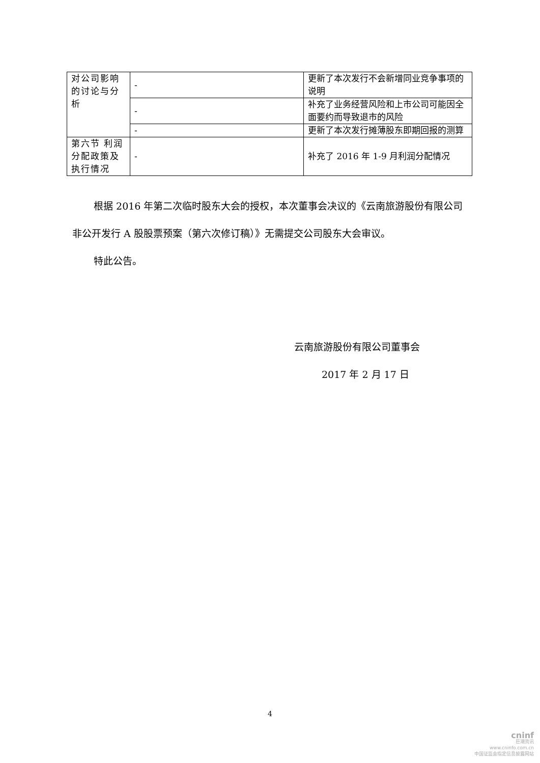| 对公司影响的讨论与分析 | - | 更新了本次发行不会新增同业竞争事项的说明 |
| | - | 补充了业务经营风险和上市公司可能因全面要约而导致退市的风险 |
| | - | 更新了本次发行摊薄股东即期回报的测算 |
| 第六节 利润分配政策及执行情况 | - | 补充了 2016 年 1-9 月利润分配情况 |
根据 2016 年第二次临时股东大会的授权，本次董事会决议的《云南旅游股份有限公司非公开发行 A 股股票预案（第六次修订稿）》无需提交公司股东大会审议。
特此公告。
云南旅游股份有限公司董事会
2017 年 2 月 17 日
4
cninf
巨潮资讯
www.cninfo.com.cn
中国证监会指定信息披露网站